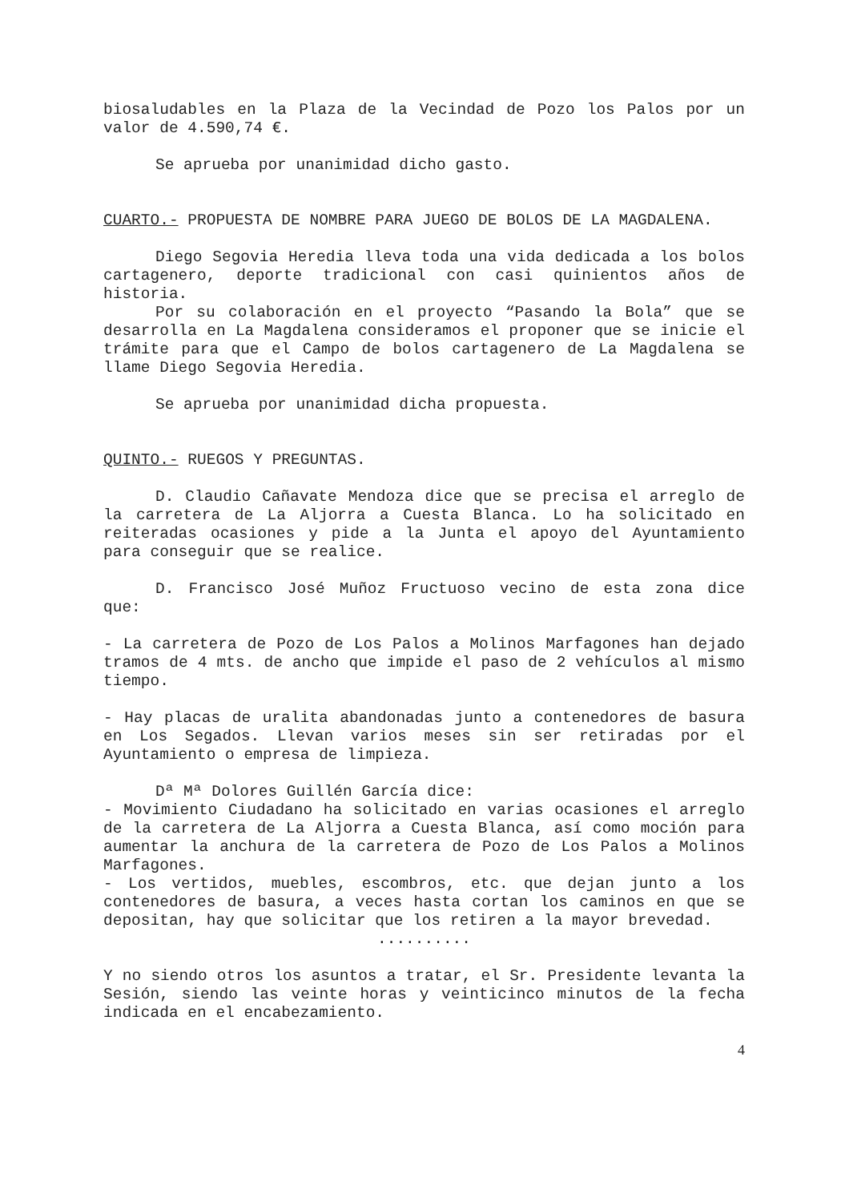biosaludables en la Plaza de la Vecindad de Pozo los Palos por un valor de 4.590,74 €.
Se aprueba por unanimidad dicho gasto.
CUARTO.- PROPUESTA DE NOMBRE PARA JUEGO DE BOLOS DE LA MAGDALENA.
Diego Segovia Heredia lleva toda una vida dedicada a los bolos cartagenero, deporte tradicional con casi quinientos años de historia.
Por su colaboración en el proyecto “Pasando la Bola” que se desarrolla en La Magdalena consideramos el proponer que se inicie el trámite para que el Campo de bolos cartagenero de La Magdalena se llame Diego Segovia Heredia.
Se aprueba por unanimidad dicha propuesta.
QUINTO.- RUEGOS Y PREGUNTAS.
D. Claudio Cañavate Mendoza dice que se precisa el arreglo de la carretera de La Aljorra a Cuesta Blanca. Lo ha solicitado en reiteradas ocasiones y pide a la Junta el apoyo del Ayuntamiento para conseguir que se realice.
D. Francisco José Muñoz Fructuoso vecino de esta zona dice que:
- La carretera de Pozo de Los Palos a Molinos Marfagones han dejado tramos de 4 mts. de ancho que impide el paso de 2 vehículos al mismo tiempo.
- Hay placas de uralita abandonadas junto a contenedores de basura en Los Segados. Llevan varios meses sin ser retiradas por el Ayuntamiento o empresa de limpieza.
Dª Mª Dolores Guillén García dice:
- Movimiento Ciudadano ha solicitado en varias ocasiones el arreglo de la carretera de La Aljorra a Cuesta Blanca, así como moción para aumentar la anchura de la carretera de Pozo de Los Palos a Molinos Marfagones.
- Los vertidos, muebles, escombros, etc. que dejan junto a los contenedores de basura, a veces hasta cortan los caminos en que se depositan, hay que solicitar que los retiren a la mayor brevedad.
..........
Y no siendo otros los asuntos a tratar, el Sr. Presidente levanta la Sesión, siendo las veinte horas y veinticinco minutos de la fecha indicada en el encabezamiento.
4